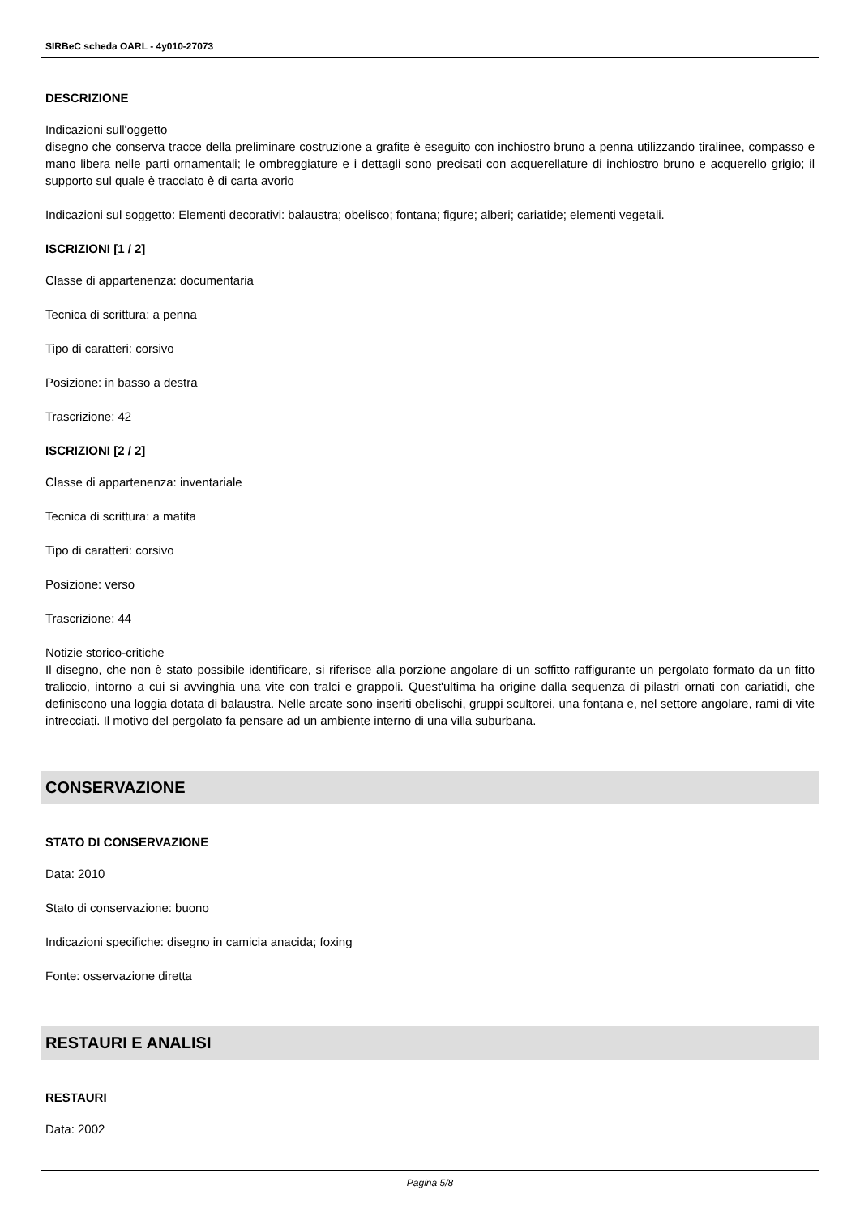SIRBeC scheda OARL - 4y010-27073
DESCRIZIONE
Indicazioni sull'oggetto
disegno che conserva tracce della preliminare costruzione a grafite è eseguito con inchiostro bruno a penna utilizzando tiralinee, compasso e mano libera nelle parti ornamentali; le ombreggiature e i dettagli sono precisati con acquerellature di inchiostro bruno e acquerello grigio; il supporto sul quale è tracciato è di carta avorio
Indicazioni sul soggetto: Elementi decorativi: balaustra; obelisco; fontana; figure; alberi; cariatide; elementi vegetali.
ISCRIZIONI [1 / 2]
Classe di appartenenza: documentaria
Tecnica di scrittura: a penna
Tipo di caratteri: corsivo
Posizione: in basso a destra
Trascrizione: 42
ISCRIZIONI [2 / 2]
Classe di appartenenza: inventariale
Tecnica di scrittura: a matita
Tipo di caratteri: corsivo
Posizione: verso
Trascrizione: 44
Notizie storico-critiche
Il disegno, che non è stato possibile identificare, si riferisce alla porzione angolare di un soffitto raffigurante un pergolato formato da un fitto traliccio, intorno a cui si avvinghia una vite con tralci e grappoli. Quest'ultima ha origine dalla sequenza di pilastri ornati con cariatidi, che definiscono una loggia dotata di balaustra. Nelle arcate sono inseriti obelischi, gruppi scultorei, una fontana e, nel settore angolare, rami di vite intrecciati. Il motivo del pergolato fa pensare ad un ambiente interno di una villa suburbana.
CONSERVAZIONE
STATO DI CONSERVAZIONE
Data: 2010
Stato di conservazione: buono
Indicazioni specifiche: disegno in camicia anacida; foxing
Fonte: osservazione diretta
RESTAURI E ANALISI
RESTAURI
Data: 2002
Pagina 5/8